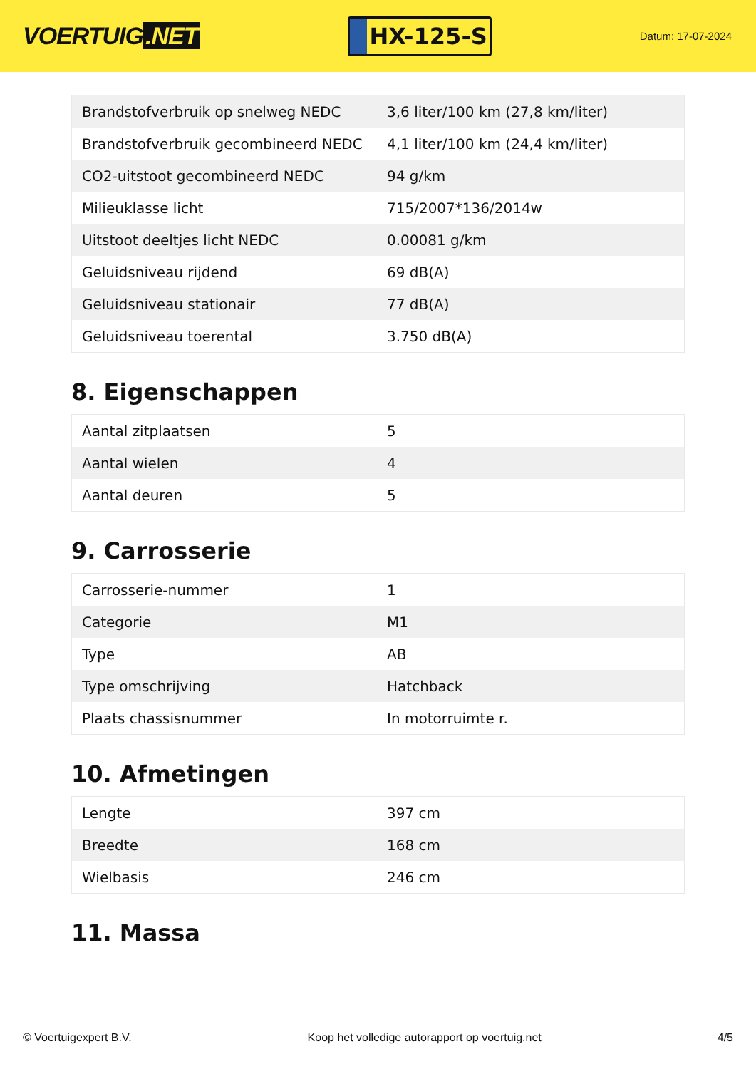VOERTUIG.NET
HX-125-S
Datum: 17-07-2024
| Brandstofverbruik op snelweg NEDC | 3,6 liter/100 km (27,8 km/liter) |
| Brandstofverbruik gecombineerd NEDC | 4,1 liter/100 km (24,4 km/liter) |
| CO2-uitstoot gecombineerd NEDC | 94 g/km |
| Milieuklasse licht | 715/2007*136/2014w |
| Uitstoot deeltjes licht NEDC | 0.00081 g/km |
| Geluidsniveau rijdend | 69 dB(A) |
| Geluidsniveau stationair | 77 dB(A) |
| Geluidsniveau toerental | 3.750 dB(A) |
8. Eigenschappen
| Aantal zitplaatsen | 5 |
| Aantal wielen | 4 |
| Aantal deuren | 5 |
9. Carrosserie
| Carrosserie-nummer | 1 |
| Categorie | M1 |
| Type | AB |
| Type omschrijving | Hatchback |
| Plaats chassisnummer | In motorruimte r. |
10. Afmetingen
| Lengte | 397 cm |
| Breedte | 168 cm |
| Wielbasis | 246 cm |
11. Massa
© Voertuigexpert B.V. Koop het volledige autorapport op voertuig.net 4/5